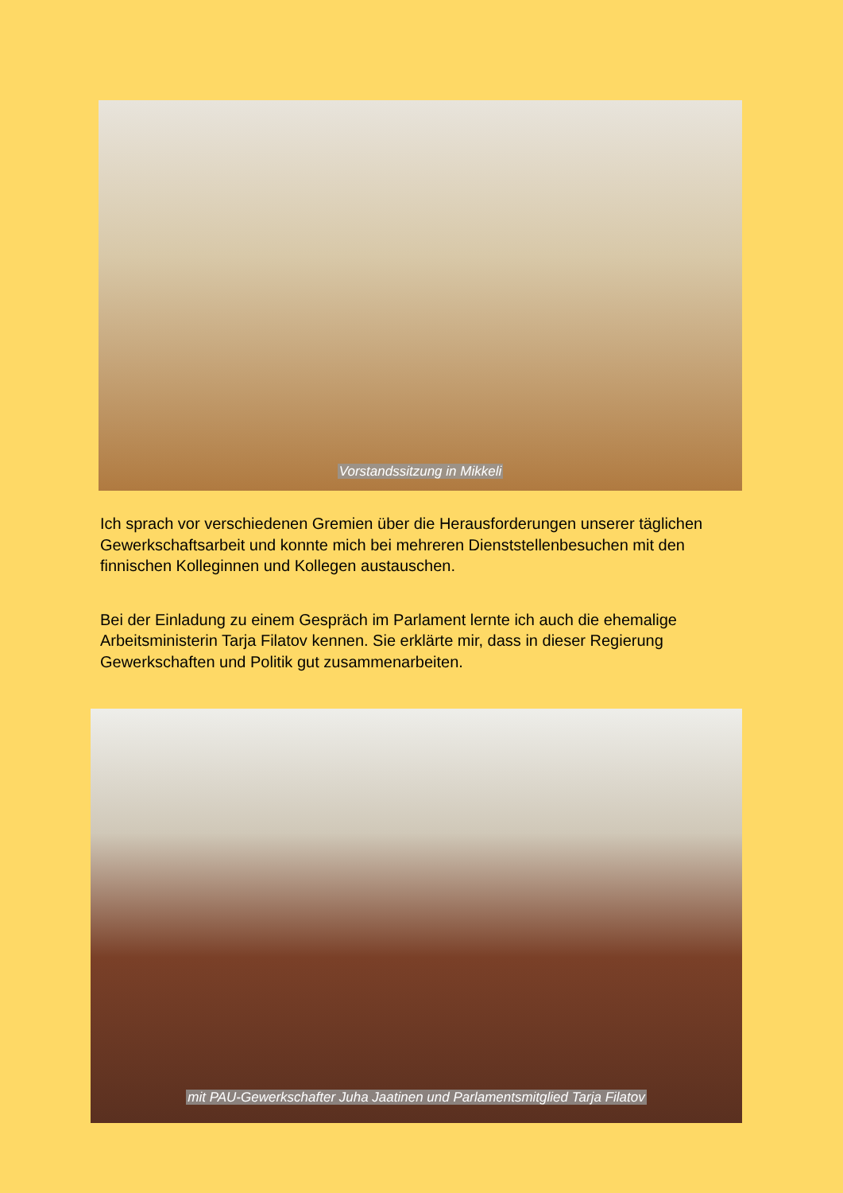Vorstandssitzung in Mikkeli
Ich sprach vor verschiedenen Gremien über die Herausforderungen unserer täglichen Gewerkschaftsarbeit und konnte mich bei mehreren Dienststellenbesuchen mit den finnischen Kolleginnen und Kollegen austauschen.
Bei der Einladung zu einem Gespräch im Parlament lernte ich auch die ehemalige Arbeitsministerin Tarja Filatov kennen. Sie erklärte mir, dass in dieser Regierung Gewerkschaften und Politik gut zusammenarbeiten.
mit PAU-Gewerkschafter Juha Jaatinen und Parlamentsmitglied Tarja Filatov